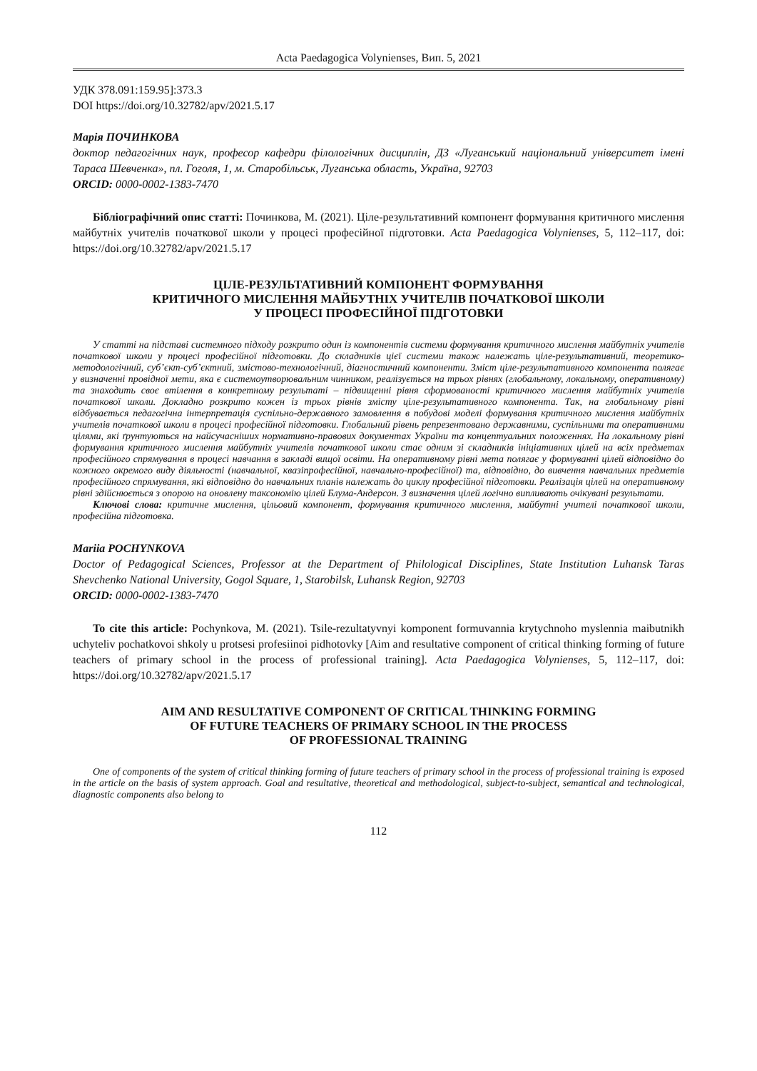Acta Paedagogica Volynienses, Вип. 5, 2021
УДК 378.091:159.95]:373.3
DOI https://doi.org/10.32782/apv/2021.5.17
Марія ПОЧИНКОВА
доктор педагогічних наук, професор кафедри філологічних дисциплін, ДЗ «Луганський національний університет імені Тараса Шевченка», пл. Гоголя, 1, м. Старобільськ, Луганська область, Україна, 92703
ORCID: 0000-0002-1383-7470
Бібліографічний опис статті: Починкова, М. (2021). Ціле-результативний компонент формування критичного мислення майбутніх учителів початкової школи у процесі професійної підготовки. Acta Paedagogica Volynienses, 5, 112–117, doi: https://doi.org/10.32782/apv/2021.5.17
ЦІЛЕ-РЕЗУЛЬТАТИВНИЙ КОМПОНЕНТ ФОРМУВАННЯ
КРИТИЧНОГО МИСЛЕННЯ МАЙБУТНІХ УЧИТЕЛІВ ПОЧАТКОВОЇ ШКОЛИ
У ПРОЦЕСІ ПРОФЕСІЙНОЇ ПІДГОТОВКИ
У статті на підставі системного підходу розкрито один із компонентів системи формування критичного мислення майбутніх учителів початкової школи у процесі професійної підготовки. До складників цієї системи також належать ціле-результативний, теоретико-методологічний, суб’єкт-суб’єктний, змістово-технологічний, діагностичний компоненти. Зміст ціле-результативного компонента полягає у визначенні провідної мети, яка є системоутворювальним чинником, реалізується на трьох рівнях (глобальному, локальному, оперативному) та знаходить своє втілення в конкретному результаті – підвищенні рівня сформованості критичного мислення майбутніх учителів початкової школи. Докладно розкрито кожен із трьох рівнів змісту ціле-результативного компонента. Так, на глобальному рівні відбувається педагогічна інтерпретація суспільно-державного замовлення в побудові моделі формування критичного мислення майбутніх учителів початкової школи в процесі професійної підготовки. Глобальний рівень репрезентовано державними, суспільними та оперативними цілями, які ґрунтуються на найсучасніших нормативно-правових документах України та концептуальних положеннях. На локальному рівні формування критичного мислення майбутніх учителів початкової школи стає одним зі складників ініціативних цілей на всіх предметах професійного спрямування в процесі навчання в закладі вищої освіти. На оперативному рівні мета полягає у формуванні цілей відповідно до кожного окремого виду діяльності (навчальної, квазіпрофесійної, навчально-професійної) та, відповідно, до вивчення навчальних предметів професійного спрямування, які відповідно до навчальних планів належать до циклу професійної підготовки. Реалізація цілей на оперативному рівні здійснюється з опорою на оновлену таксономію цілей Блума-Андерсон. З визначення цілей логічно випливають очікувані результати.
Ключові слова: критичне мислення, цільовий компонент, формування критичного мислення, майбутні учителі початкової школи, професійна підготовка.
Mariia POCHYNKOVA
Doctor of Pedagogical Sciences, Professor at the Department of Philological Disciplines, State Institution Luhansk Taras Shevchenko National University, Gogol Square, 1, Starobilsk, Luhansk Region, 92703
ORCID: 0000-0002-1383-7470
To cite this article: Pochynkova, M. (2021). Tsile-rezultatyvnyi komponent formuvannia krytychnoho myslennia maibutnikh uchyteliv pochatkovoi shkoly u protsesi profesiinoi pidhotovky [Aim and resultative component of critical thinking forming of future teachers of primary school in the process of professional training]. Acta Paedagogica Volynienses, 5, 112–117, doi: https://doi.org/10.32782/apv/2021.5.17
AIM AND RESULTATIVE COMPONENT OF CRITICAL THINKING FORMING
OF FUTURE TEACHERS OF PRIMARY SCHOOL IN THE PROCESS
OF PROFESSIONAL TRAINING
One of components of the system of critical thinking forming of future teachers of primary school in the process of professional training is exposed in the article on the basis of system approach. Goal and resultative, theoretical and methodological, subject-to-subject, semantical and technological, diagnostic components also belong to
112